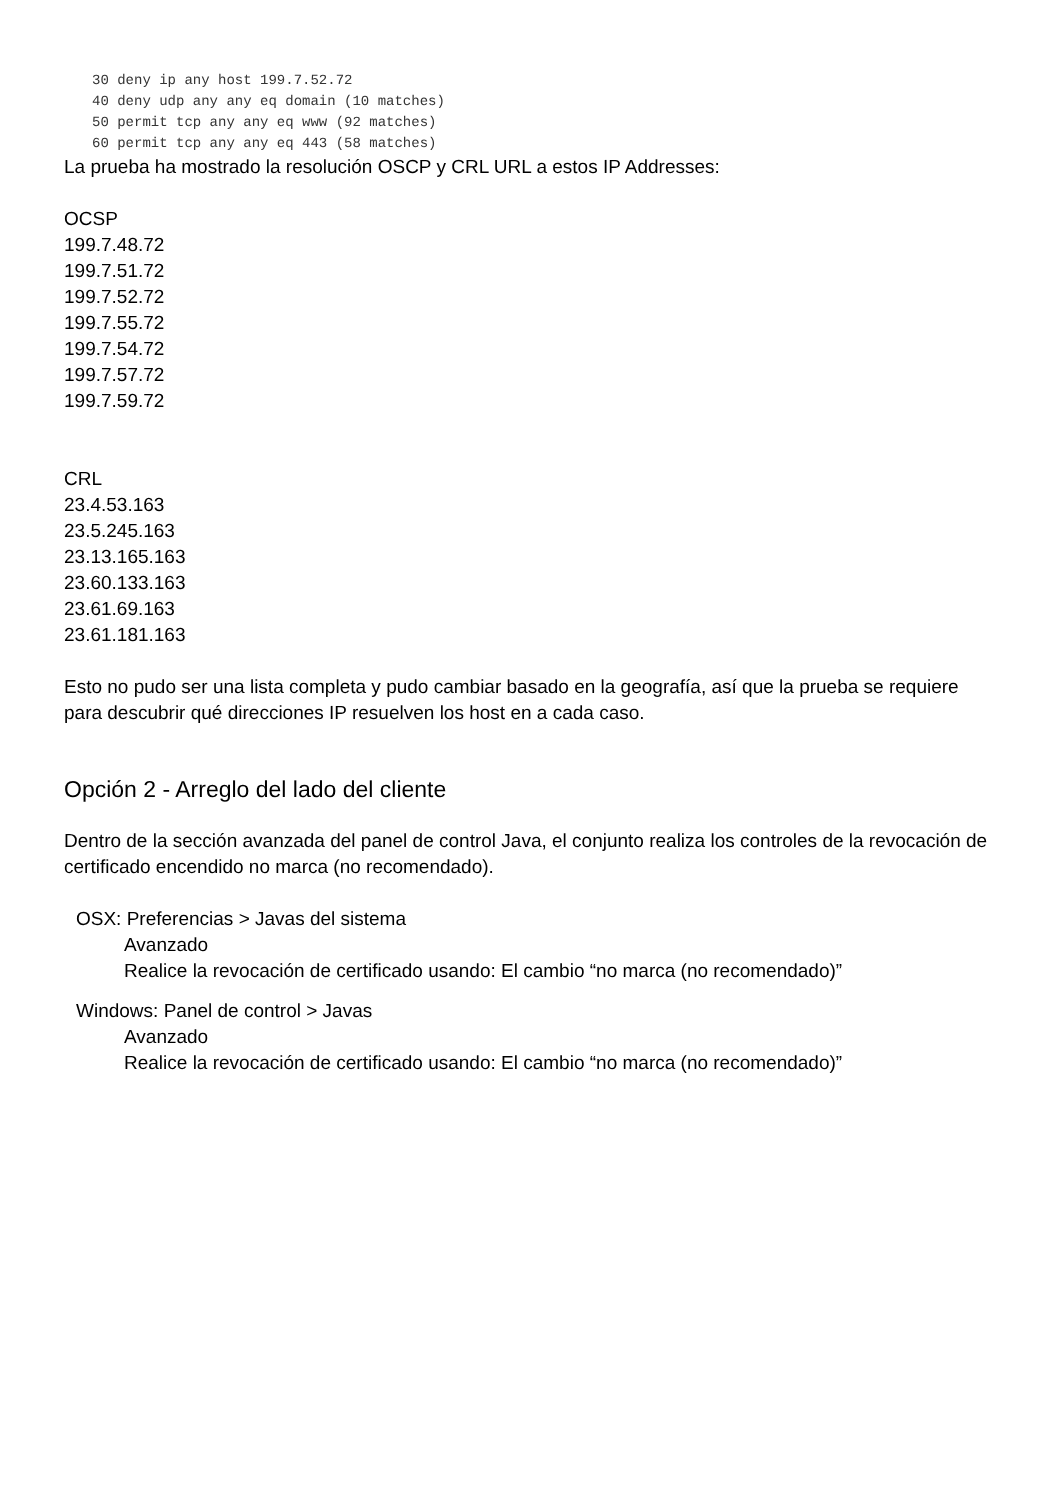30 deny ip any host 199.7.52.72
40 deny udp any any eq domain (10 matches)
50 permit tcp any any eq www (92 matches)
60 permit tcp any any eq 443 (58 matches)
La prueba ha mostrado la resolución OSCP y CRL URL a estos IP Addresses:
OCSP
199.7.48.72
199.7.51.72
199.7.52.72
199.7.55.72
199.7.54.72
199.7.57.72
199.7.59.72
CRL
23.4.53.163
23.5.245.163
23.13.165.163
23.60.133.163
23.61.69.163
23.61.181.163
Esto no pudo ser una lista completa y pudo cambiar basado en la geografía, así que la prueba se requiere para descubrir qué direcciones IP resuelven los host en a cada caso.
Opción 2 - Arreglo del lado del cliente
Dentro de la sección avanzada del panel de control Java, el conjunto realiza los controles de la revocación de certificado encendido no marca (no recomendado).
OSX: Preferencias > Javas del sistema
Avanzado
Realice la revocación de certificado usando: El cambio “no marca (no recomendado)”
Windows: Panel de control > Javas
Avanzado
Realice la revocación de certificado usando: El cambio “no marca (no recomendado)”